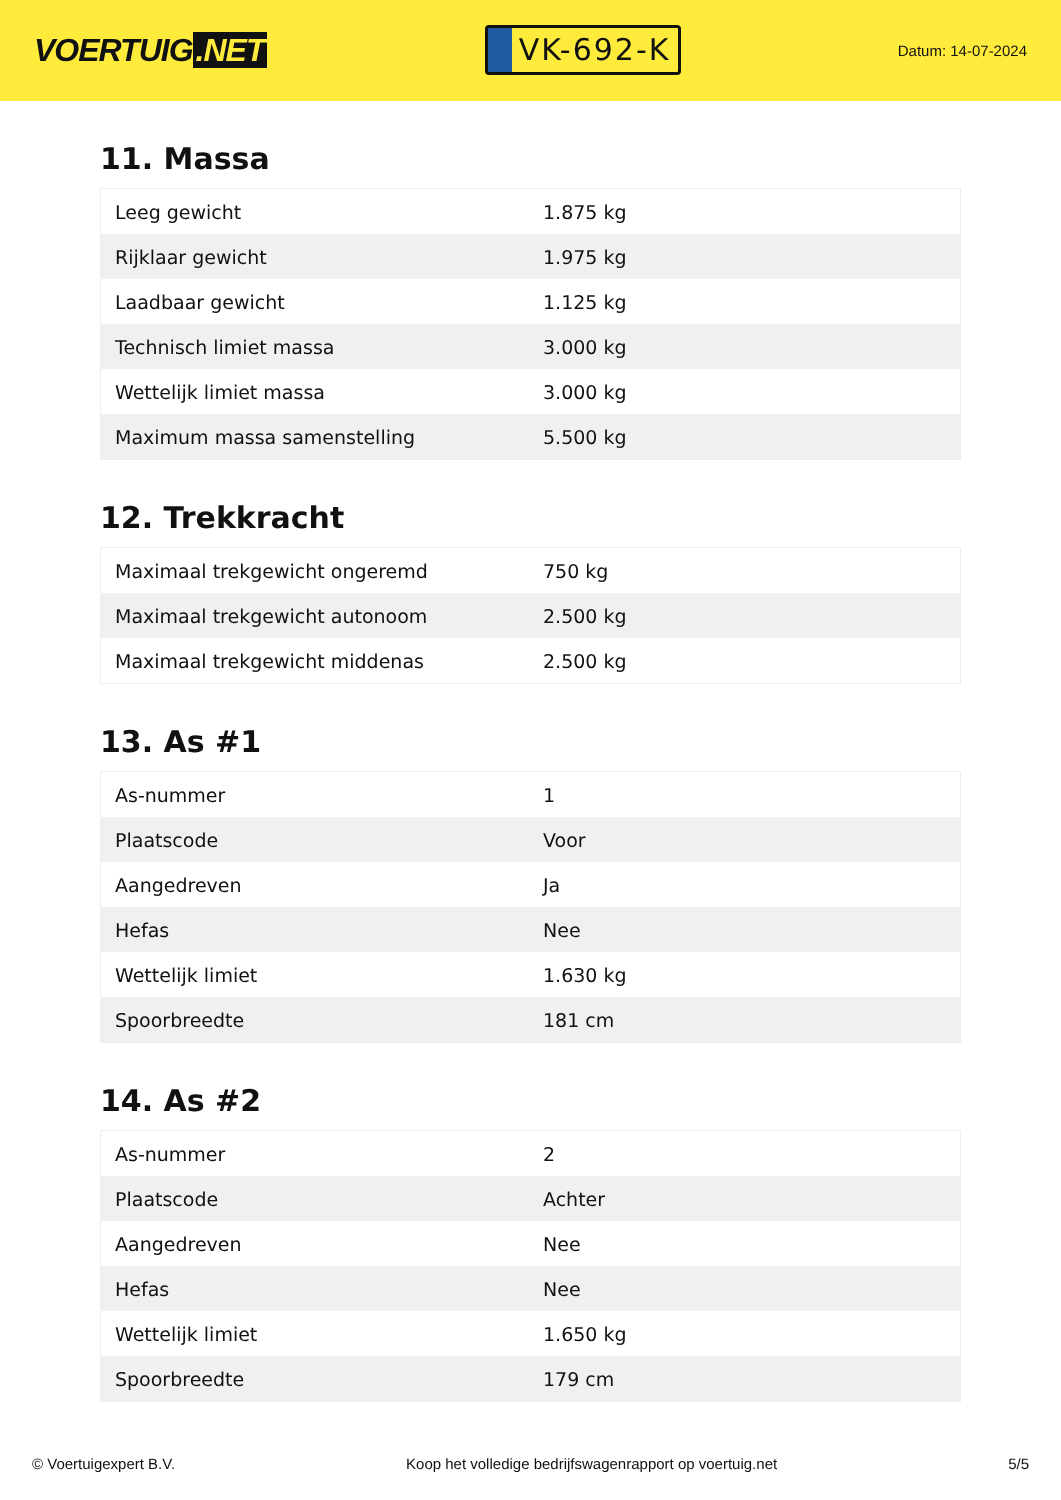VOERTUIG.NET
VK-692-K
Datum: 14-07-2024
11. Massa
| Leeg gewicht | 1.875 kg |
| Rijklaar gewicht | 1.975 kg |
| Laadbaar gewicht | 1.125 kg |
| Technisch limiet massa | 3.000 kg |
| Wettelijk limiet massa | 3.000 kg |
| Maximum massa samenstelling | 5.500 kg |
12. Trekkracht
| Maximaal trekgewicht ongeremd | 750 kg |
| Maximaal trekgewicht autonoom | 2.500 kg |
| Maximaal trekgewicht middenas | 2.500 kg |
13. As #1
| As-nummer | 1 |
| Plaatscode | Voor |
| Aangedreven | Ja |
| Hefas | Nee |
| Wettelijk limiet | 1.630 kg |
| Spoorbreedte | 181 cm |
14. As #2
| As-nummer | 2 |
| Plaatscode | Achter |
| Aangedreven | Nee |
| Hefas | Nee |
| Wettelijk limiet | 1.650 kg |
| Spoorbreedte | 179 cm |
© Voertuigexpert B.V. Koop het volledige bedrijfswagenrapport op voertuig.net 5/5